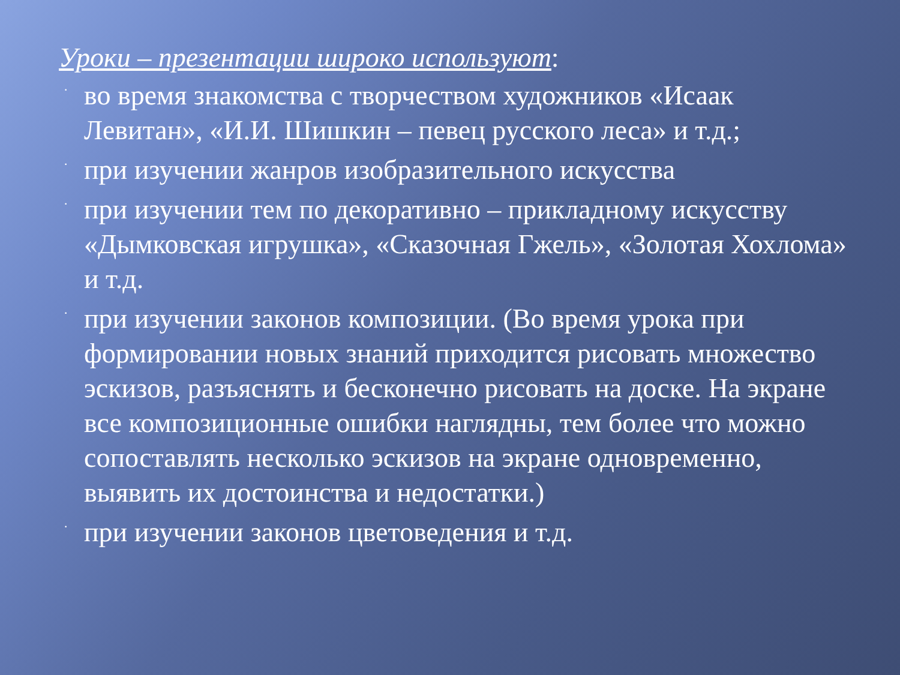Уроки – презентации широко используют:
· во время знакомства с творчеством художников «Исаак Левитан», «И.И. Шишкин – певец русского леса» и т.д.;
· при изучении жанров изобразительного искусства
· при изучении тем по декоративно – прикладному искусству «Дымковская игрушка», «Сказочная Гжель», «Золотая Хохлома» и т.д.
· при изучении законов композиции. (Во время урока при формировании новых знаний приходится рисовать множество эскизов, разъяснять и бесконечно рисовать на доске. На экране все композиционные ошибки наглядны, тем более что можно сопоставлять несколько эскизов на экране одновременно, выявить их достоинства и недостатки.)
· при изучении законов цветоведения и т.д.